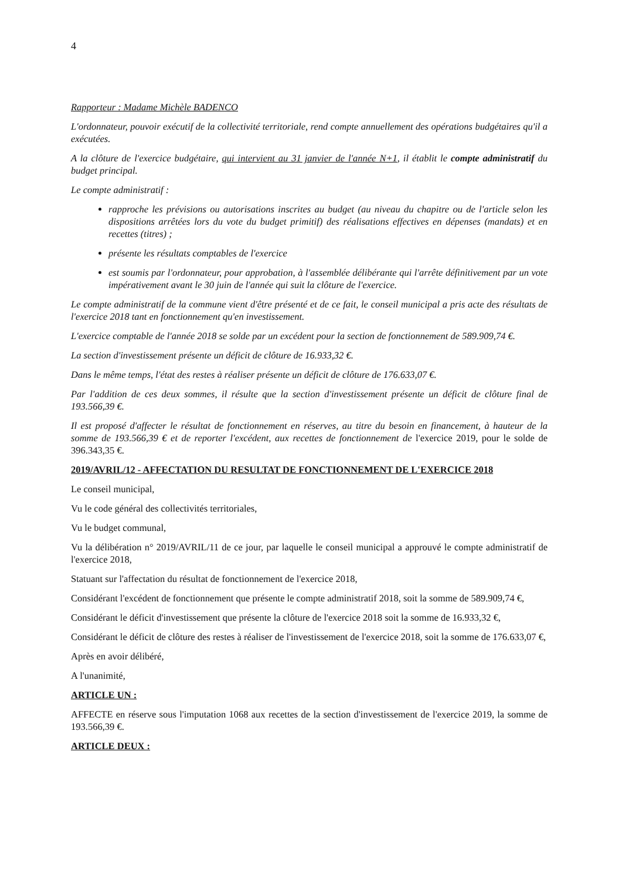4
Rapporteur : Madame Michèle BADENCO
L'ordonnateur, pouvoir exécutif de la collectivité territoriale, rend compte annuellement des opérations budgétaires qu'il a exécutées.
A la clôture de l'exercice budgétaire, qui intervient au 31 janvier de l'année N+1, il établit le compte administratif du budget principal.
Le compte administratif :
rapproche les prévisions ou autorisations inscrites au budget (au niveau du chapitre ou de l'article selon les dispositions arrêtées lors du vote du budget primitif) des réalisations effectives en dépenses (mandats) et en recettes (titres) ;
présente les résultats comptables de l'exercice
est soumis par l'ordonnateur, pour approbation, à l'assemblée délibérante qui l'arrête définitivement par un vote impérativement avant le 30 juin de l'année qui suit la clôture de l'exercice.
Le compte administratif de la commune vient d'être présenté et de ce fait, le conseil municipal a pris acte des résultats de l'exercice 2018 tant en fonctionnement qu'en investissement.
L'exercice comptable de l'année 2018 se solde par un excédent pour la section de fonctionnement de 589.909,74 €.
La section d'investissement présente un déficit de clôture de 16.933,32 €.
Dans le même temps, l'état des restes à réaliser présente un déficit de clôture de 176.633,07 €.
Par l'addition de ces deux sommes, il résulte que la section d'investissement présente un déficit de clôture final de 193.566,39 €.
Il est proposé d'affecter le résultat de fonctionnement en réserves, au titre du besoin en financement, à hauteur de la somme de 193.566,39 € et de reporter l'excédent, aux recettes de fonctionnement de l'exercice 2019, pour le solde de 396.343,35 €.
2019/AVRIL/12 - AFFECTATION DU RESULTAT DE FONCTIONNEMENT DE L'EXERCICE 2018
Le conseil municipal,
Vu le code général des collectivités territoriales,
Vu le budget communal,
Vu la délibération n° 2019/AVRIL/11 de ce jour, par laquelle le conseil municipal a approuvé le compte administratif de l'exercice 2018,
Statuant sur l'affectation du résultat de fonctionnement de l'exercice 2018,
Considérant l'excédent de fonctionnement que présente le compte administratif 2018, soit la somme de 589.909,74 €,
Considérant le déficit d'investissement que présente la clôture de l'exercice 2018 soit la somme de 16.933,32 €,
Considérant le déficit de clôture des restes à réaliser de l'investissement de l'exercice 2018, soit la somme de 176.633,07 €,
Après en avoir délibéré,
A l'unanimité,
ARTICLE UN :
AFFECTE en réserve sous l'imputation 1068 aux recettes de la section d'investissement de l'exercice 2019, la somme de 193.566,39 €.
ARTICLE DEUX :